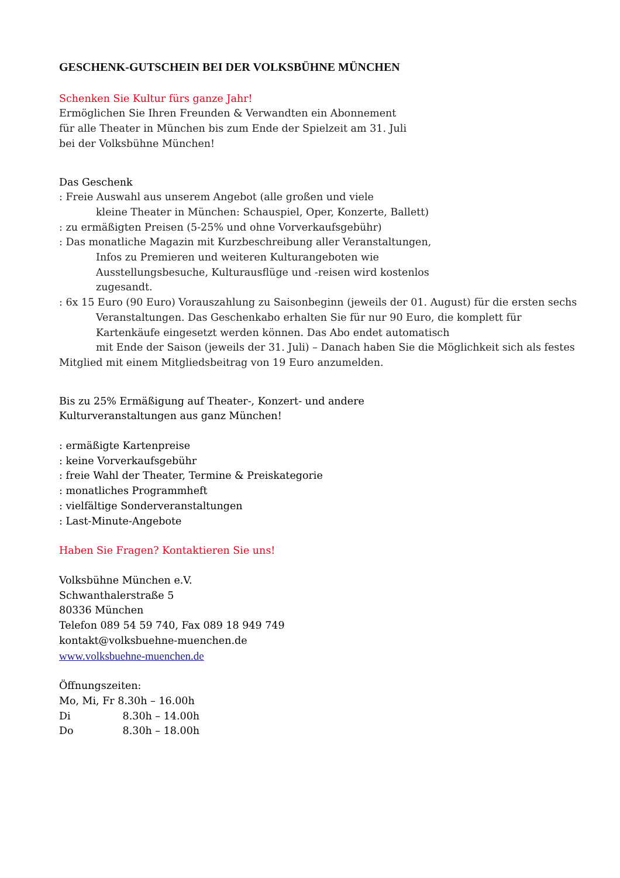GESCHENK-GUTSCHEIN BEI DER VOLKSBÜHNE MÜNCHEN
Schenken Sie Kultur fürs ganze Jahr!
Ermöglichen Sie Ihren Freunden & Verwandten ein Abonnement
für alle Theater in München bis zum Ende der Spielzeit am 31. Juli
bei der Volksbühne München!
Das Geschenk
: Freie Auswahl aus unserem Angebot (alle großen und viele
kleine Theater in München: Schauspiel, Oper, Konzerte, Ballett)
: zu ermäßigten Preisen (5-25% und ohne Vorverkaufsgebühr)
: Das monatliche Magazin mit Kurzbeschreibung aller Veranstaltungen,
Infos zu Premieren und weiteren Kulturangeboten wie
Ausstellungsbesuche, Kulturausflüge und -reisen wird kostenlos
zugesandt.
: 6x 15 Euro (90 Euro) Vorauszahlung zu Saisonbeginn (jeweils der 01. August) für die ersten sechs
Veranstaltungen. Das Geschenkabo erhalten Sie für nur 90 Euro, die komplett für
Kartenkäufe eingesetzt werden können. Das Abo endet automatisch
mit Ende der Saison (jeweils der 31. Juli) – Danach haben Sie die Möglichkeit sich als festes
Mitglied mit einem Mitgliedsbeitrag von 19 Euro anzumelden.
Bis zu 25% Ermäßigung auf Theater-, Konzert- und andere
Kulturveranstaltungen aus ganz München!
: ermäßigte Kartenpreise
: keine Vorverkaufsgebühr
: freie Wahl der Theater, Termine & Preiskategorie
: monatliches Programmheft
: vielfältige Sonderveranstaltungen
: Last-Minute-Angebote
Haben Sie Fragen? Kontaktieren Sie uns!
Volksbühne München e.V.
Schwanthalerstraße 5
80336 München
Telefon 089 54 59 740, Fax 089 18 949 749
kontakt@volksbuehne-muenchen.de
www.volksbuehne-muenchen.de
Öffnungszeiten:
Mo, Mi, Fr 8.30h – 16.00h
Di 8.30h – 14.00h
Do 8.30h – 18.00h